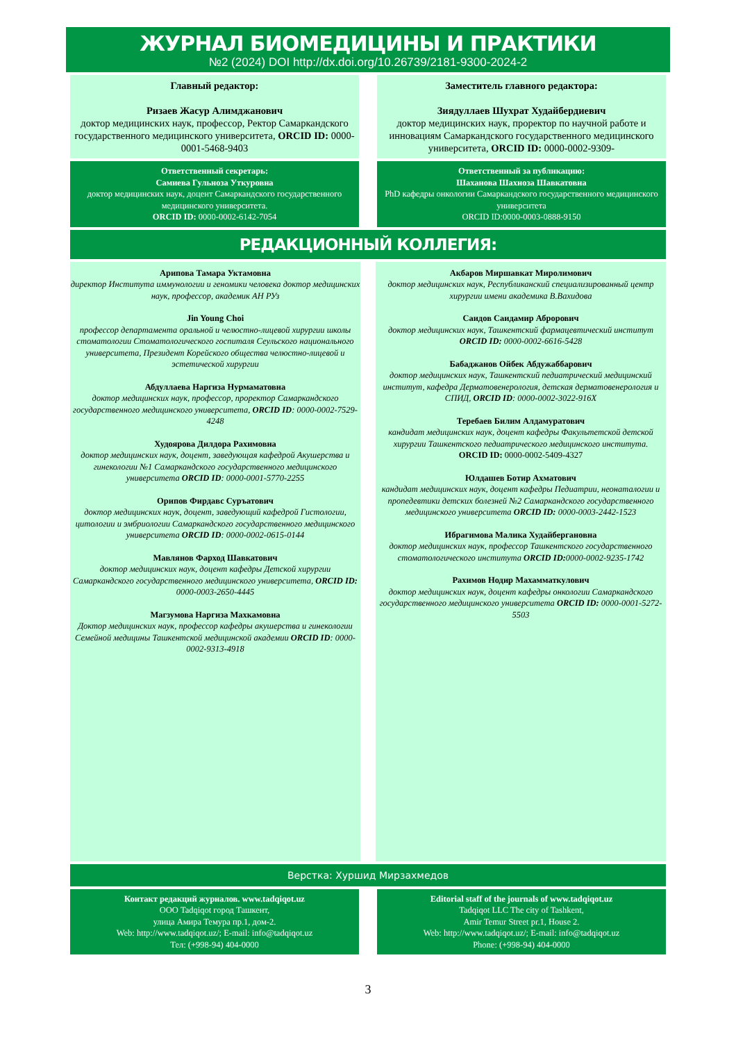ЖУРНАЛ БИОМЕДИЦИНЫ И ПРАКТИКИ
№2 (2024) DOI http://dx.doi.org/10.26739/2181-9300-2024-2
Главный редактор:
Ризаев Жасур Алимджанович
доктор медицинских наук, профессор, Ректор Самаркандского государственного медицинского университета, ORCID ID: 0000-0001-5468-9403
Заместитель главного редактора:
Зиядуллаев Шухрат Худайбердиевич
доктор медицинских наук, проректор по научной работе и инновациям Самаркандского государственного медицинского университета, ORCID ID: 0000-0002-9309-
Ответственный секретарь:
Самиева Гульноза Уткуровна
доктор медицинских наук, доцент Самаркандского государственного медицинского университета.
ORCID ID: 0000-0002-6142-7054
Ответственный за публикацию:
Шаханова Шахноза Шавкатовна
PhD кафедры онкологии Самаркандского государственного медицинского университета
ORCID ID:0000-0003-0888-9150
РЕДАКЦИОННЫЙ КОЛЛЕГИЯ:
Арипова Тамара Уктамовна
директор Института иммунологии и геномики человека доктор медицинских наук, профессор, академик АН РУз
Jin Young Choi
профессор департамента оральной и челюстно-лицевой хирургии школы стоматологии Стоматологического госпиталя Сеульского национального университета, Президент Корейского общества челюстно-лицевой и эстетической хирургии
Абдуллаева Наргиза Нурмаматовна
доктор медицинских наук, профессор, проректор Самаркандского государственного медицинского университета, ORCID ID: 0000-0002-7529-4248
Худоярова Дилдора Рахимовна
доктор медицинских наук, доцент, заведующая кафедрой Акушерства и гинекологии №1 Самаркандского государственного медицинского университета ORCID ID: 0000-0001-5770-2255
Орипов Фирдавс Суръатович
доктор медицинских наук, доцент, заведующий кафедрой Гистологии, цитологии и эмбриологии Самаркандского государственного медицинского университета ORCID ID: 0000-0002-0615-0144
Мавлянов Фарход Шавкатович
доктор медицинских наук, доцент кафедры Детской хирургии Самаркандского государственного медицинского университета, ORCID ID: 0000-0003-2650-4445
Магзумова Наргиза Махкамовна
Доктор медицинских наук, профессор кафедры акушерства и гинекологии Семейной медицины Ташкентской медицинской академии ORCID ID: 0000-0002-9313-4918
Акбаров Миршавкат Миролимович
доктор медицинских наук, Республиканский специализированный центр хирургии имени академика В.Вахидова
Саидов Саидамир Аброрович
доктор медицинских наук, Ташкентский фармацевтический институт ORCID ID: 0000-0002-6616-5428
Бабаджанов Ойбек Абдужаббарович
доктор медицинских наук, Ташкентский педиатрический медицинский институт, кафедра Дерматовенерология, детская дерматовенерология и СПИД, ORCID ID: 0000-0002-3022-916X
Теребаев Билим Алдамуратович
кандидат медицинских наук, доцент кафедры Факультетской детской хирургии Ташкентского педиатрического медицинского института.
ORCID ID: 0000-0002-5409-4327
Юлдашев Ботир Ахматович
кандидат медицинских наук, доцент кафедры Педиатрии, неонаталогии и пропедевтики детских болезней №2 Самаркандского государственного медицинского университета ORCID ID: 0000-0003-2442-1523
Ибрагимова Малика Худайбергановна
доктор медицинских наук, профессор Ташкентского государственного стоматологического института ORCID ID: 0000-0002-9235-1742
Рахимов Нодир Махамматкулович
доктор медицинских наук, доцент кафедры онкологии Самаркандского государственного медицинского университета ORCID ID: 0000-0001-5272-5503
Верстка: Хуршид Мирзахмедов
Контакт редакций журналов. www.tadqiqot.uz
ООО Tadqiqot город Ташкент,
улица Амира Темура пр.1, дом-2.
Web: http://www.tadqiqot.uz/; E-mail: info@tadqiqot.uz
Тел: (+998-94) 404-0000
Editorial staff of the journals of www.tadqiqot.uz
Tadqiqot LLC The city of Tashkent,
Amir Temur Street pr.1, House 2.
Web: http://www.tadqiqot.uz/; E-mail: info@tadqiqot.uz
Phone: (+998-94) 404-0000
3